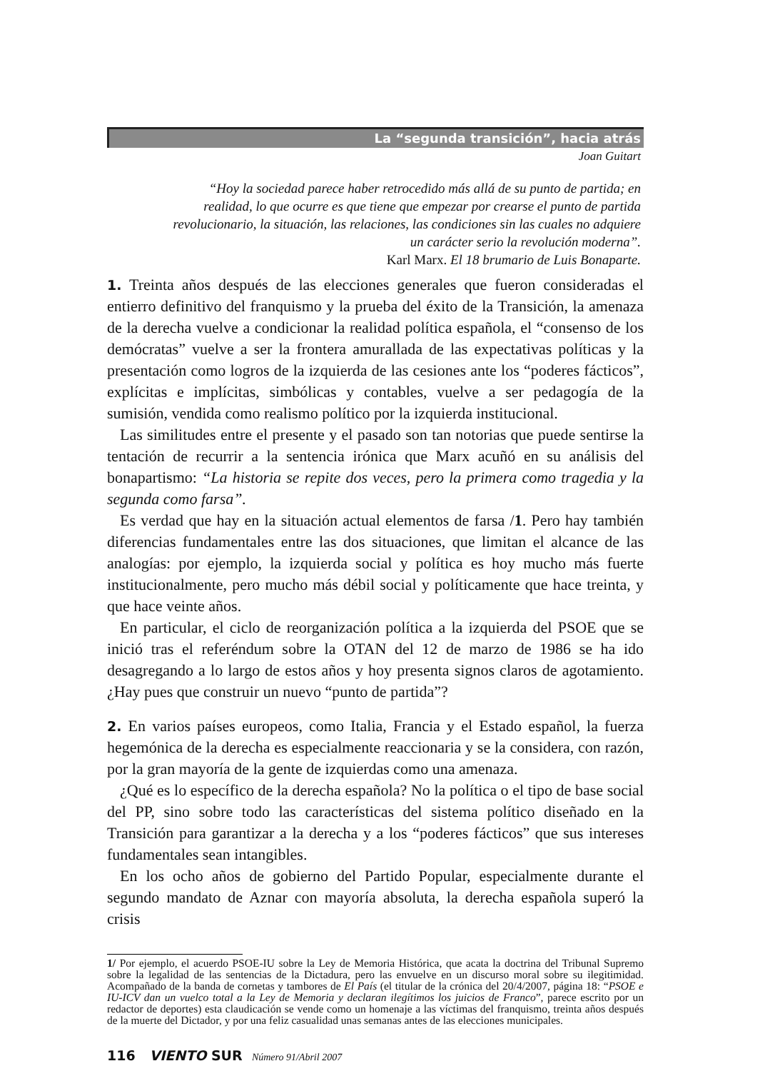La “segunda transición”, hacia atrás
Joan Guitart
“Hoy la sociedad parece haber retrocedido más allá de su punto de partida; en realidad, lo que ocurre es que tiene que empezar por crearse el punto de partida revolucionario, la situación, las relaciones, las condiciones sin las cuales no adquiere un carácter serio la revolución moderna”.
Karl Marx. El 18 brumario de Luis Bonaparte.
1. Treinta años después de las elecciones generales que fueron consideradas el entierro definitivo del franquismo y la prueba del éxito de la Transición, la amenaza de la derecha vuelve a condicionar la realidad política española, el “consenso de los demócratas” vuelve a ser la frontera amurallada de las expectativas políticas y la presentación como logros de la izquierda de las cesiones ante los “poderes fácticos”, explícitas e implícitas, simbólicas y contables, vuelve a ser pedagogía de la sumisión, vendida como realismo político por la izquierda institucional.
Las similitudes entre el presente y el pasado son tan notorias que puede sentirse la tentación de recurrir a la sentencia irónica que Marx acuñó en su análisis del bonapartismo: “La historia se repite dos veces, pero la primera como tragedia y la segunda como farsa”.
Es verdad que hay en la situación actual elementos de farsa /1. Pero hay también diferencias fundamentales entre las dos situaciones, que limitan el alcance de las analogías: por ejemplo, la izquierda social y política es hoy mucho más fuerte institucionalmente, pero mucho más débil social y políticamente que hace treinta, y que hace veinte años.
En particular, el ciclo de reorganización política a la izquierda del PSOE que se inició tras el referéndum sobre la OTAN del 12 de marzo de 1986 se ha ido desagregando a lo largo de estos años y hoy presenta signos claros de agotamiento. ¿Hay pues que construir un nuevo “punto de partida”?
2. En varios países europeos, como Italia, Francia y el Estado español, la fuerza hegemónica de la derecha es especialmente reaccionaria y se la considera, con razón, por la gran mayoría de la gente de izquierdas como una amenaza.
¿Qué es lo específico de la derecha española? No la política o el tipo de base social del PP, sino sobre todo las características del sistema político diseñado en la Transición para garantizar a la derecha y a los “poderes fácticos” que sus intereses fundamentales sean intangibles.
En los ocho años de gobierno del Partido Popular, especialmente durante el segundo mandato de Aznar con mayoría absoluta, la derecha española superó la crisis
1/ Por ejemplo, el acuerdo PSOE-IU sobre la Ley de Memoria Histórica, que acata la doctrina del Tribunal Supremo sobre la legalidad de las sentencias de la Dictadura, pero las envuelve en un discurso moral sobre su ilegitimidad. Acompañado de la banda de cornetas y tambores de El País (el titular de la crónica del 20/4/2007, página 18: “PSOE e IU-ICV dan un vuelco total a la Ley de Memoria y declaran ilegítimos los juicios de Franco”, parece escrito por un redactor de deportes) esta claudicación se vende como un homenaje a las víctimas del franquismo, treinta años después de la muerte del Dictador, y por una feliz casualidad unas semanas antes de las elecciones municipales.
116 VIENTO SUR Número 91/Abril 2007